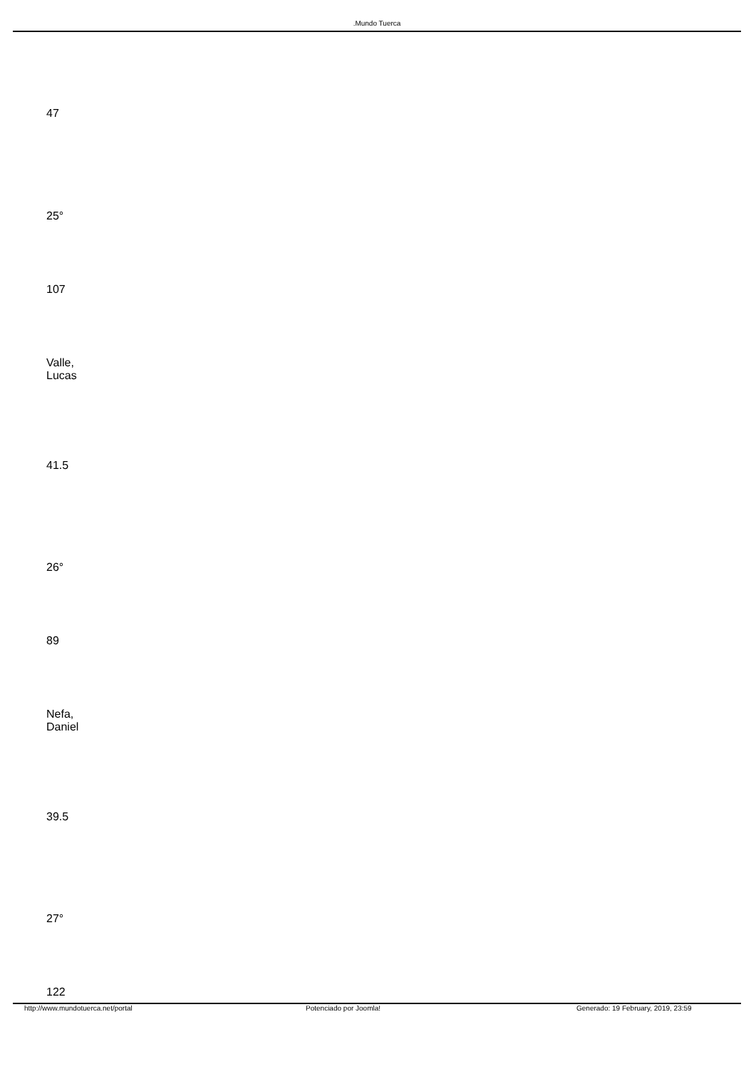.Mundo Tuerca
47
25°
107
Valle,
Lucas
41.5
26°
89
Nefa,
Daniel
39.5
27°
122
http://www.mundotuerca.net/portal Potenciado por Joomla! Generado: 19 February, 2019, 23:59